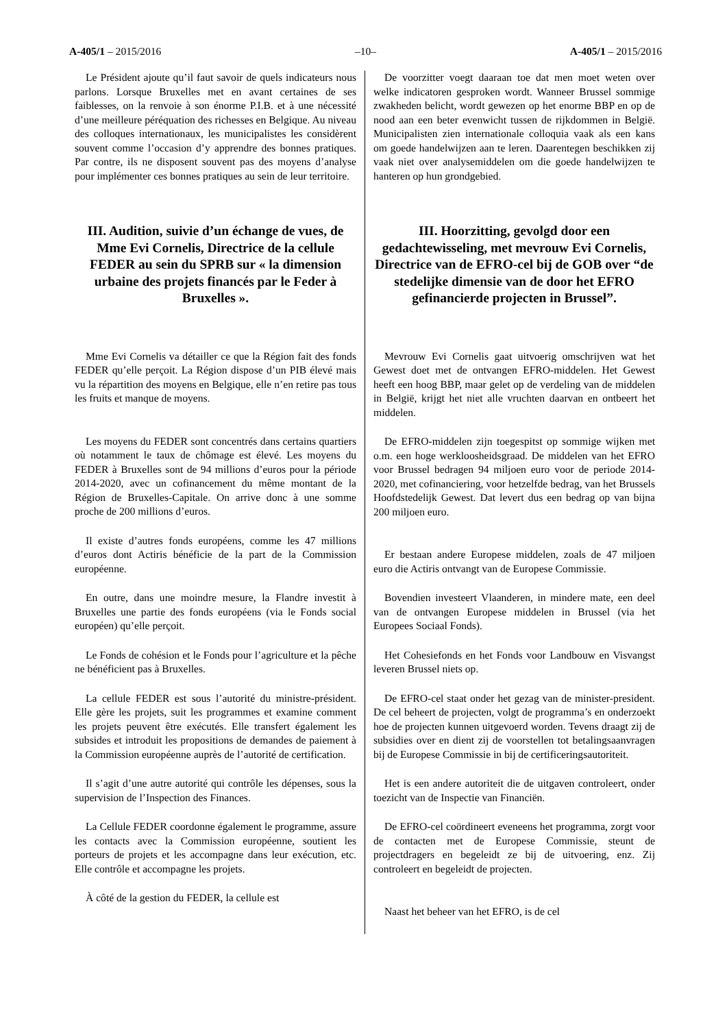A-405/1 – 2015/2016 –10– A-405/1 – 2015/2016
Le Président ajoute qu’il faut savoir de quels indicateurs nous parlons. Lorsque Bruxelles met en avant certaines de ses faiblesses, on la renvoie à son énorme P.I.B. et à une nécessité d’une meilleure péréquation des richesses en Belgique. Au niveau des colloques internationaux, les municipalistes les considèrent souvent comme l’occasion d’y apprendre des bonnes pratiques. Par contre, ils ne disposent souvent pas des moyens d’analyse pour implémenter ces bonnes pratiques au sein de leur territoire.
III. Audition, suivie d’un échange de vues, de Mme Evi Cornelis, Directrice de la cellule FEDER au sein du SPRB sur « la dimension urbaine des projets financés par le Feder à Bruxelles ».
Mme Evi Cornelis va détailler ce que la Région fait des fonds FEDER qu’elle perçoit. La Région dispose d’un PIB élevé mais vu la répartition des moyens en Belgique, elle n’en retire pas tous les fruits et manque de moyens.
Les moyens du FEDER sont concentrés dans certains quartiers où notamment le taux de chômage est élevé. Les moyens du FEDER à Bruxelles sont de 94 millions d’euros pour la période 2014-2020, avec un cofinancement du même montant de la Région de Bruxelles-Capitale. On arrive donc à une somme proche de 200 millions d’euros.
Il existe d’autres fonds européens, comme les 47 millions d’euros dont Actiris bénéficie de la part de la Commission européenne.
En outre, dans une moindre mesure, la Flandre investit à Bruxelles une partie des fonds européens (via le Fonds social européen) qu’elle perçoit.
Le Fonds de cohésion et le Fonds pour l’agriculture et la pêche ne bénéficient pas à Bruxelles.
La cellule FEDER est sous l’autorité du ministre-président. Elle gère les projets, suit les programmes et examine comment les projets peuvent être exécutés. Elle transfert également les subsides et introduit les propositions de demandes de paiement à la Commission européenne auprès de l’autorité de certification.
Il s’agit d’une autre autorité qui contrôle les dépenses, sous la supervision de l’Inspection des Finances.
La Cellule FEDER coordonne également le programme, assure les contacts avec la Commission européenne, soutient les porteurs de projets et les accompagne dans leur exécution, etc. Elle contrôle et accompagne les projets.
À côté de la gestion du FEDER, la cellule est
De voorzitter voegt daaraan toe dat men moet weten over welke indicatoren gesproken wordt. Wanneer Brussel sommige zwakheden belicht, wordt gewezen op het enorme BBP en op de nood aan een beter evenwicht tussen de rijkdommen in België. Municipalisten zien internationale colloquia vaak als een kans om goede handelwijzen aan te leren. Daarentegen beschikken zij vaak niet over analysemiddelen om die goede handelwijzen te hanteren op hun grondgebied.
III. Hoorzitting, gevolgd door een gedachtewisseling, met mevrouw Evi Cornelis, Directrice van de EFRO-cel bij de GOB over “de stedelijke dimensie van de door het EFRO gefinancierde projecten in Brussel”.
Mevrouw Evi Cornelis gaat uitvoerig omschrijven wat het Gewest doet met de ontvangen EFRO-middelen. Het Gewest heeft een hoog BBP, maar gelet op de verdeling van de middelen in België, krijgt het niet alle vruchten daarvan en ontbeert het middelen.
De EFRO-middelen zijn toegespitst op sommige wijken met o.m. een hoge werkloosheidsgraad. De middelen van het EFRO voor Brussel bedragen 94 miljoen euro voor de periode 2014-2020, met cofinanciering, voor hetzelfde bedrag, van het Brussels Hoofdstedelijk Gewest. Dat levert dus een bedrag op van bijna 200 miljoen euro.
Er bestaan andere Europese middelen, zoals de 47 miljoen euro die Actiris ontvangt van de Europese Commissie.
Bovendien investeert Vlaanderen, in mindere mate, een deel van de ontvangen Europese middelen in Brussel (via het Europees Sociaal Fonds).
Het Cohesiefonds en het Fonds voor Landbouw en Visvangst leveren Brussel niets op.
De EFRO-cel staat onder het gezag van de minister-president. De cel beheert de projecten, volgt de programma’s en onderzoekt hoe de projecten kunnen uitgevoerd worden. Tevens draagt zij de subsidies over en dient zij de voorstellen tot betalingsaanvragen bij de Europese Commissie in bij de certificeringsautoriteit.
Het is een andere autoriteit die de uitgaven controleert, onder toezicht van de Inspectie van Financiën.
De EFRO-cel coördineert eveneens het programma, zorgt voor de contacten met de Europese Commissie, steunt de projectdragers en begeleidt ze bij de uitvoering, enz. Zij controleert en begeleidt de projecten.
Naast het beheer van het EFRO, is de cel